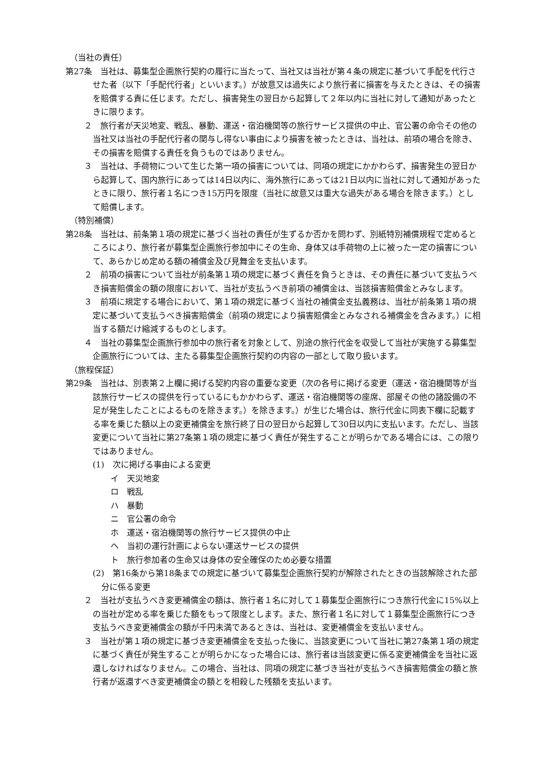（当社の責任）
第27条　当社は、募集型企画旅行契約の履行に当たって、当社又は当社が第４条の規定に基づいて手配を代行させた者（以下「手配代行者」といいます。）が故意又は過失により旅行者に損害を与えたときは、その損害を賠償する責に任じます。ただし、損害発生の翌日から起算して２年以内に当社に対して通知があったときに限ります。
２　旅行者が天災地変、戦乱、暴動、運送・宿泊機関等の旅行サービス提供の中止、官公署の命令その他の当社又は当社の手配代行者の関与し得ない事由により損害を被ったときは、当社は、前項の場合を除き、その損害を賠償する責任を負うものではありません。
３　当社は、手荷物について生じた第一項の損害については、同項の規定にかかわらず、損害発生の翌日から起算して、国内旅行にあっては14日以内に、海外旅行にあっては21日以内に当社に対して通知があったときに限り、旅行者１名につき15万円を限度（当社に故意又は重大な過失がある場合を除きます。）として賠償します。
（特別補償）
第28条　当社は、前条第１項の規定に基づく当社の責任が生ずるか否かを問わず、別紙特別補償規程で定めるところにより、旅行者が募集型企画旅行参加中にその生命、身体又は手荷物の上に被った一定の損害について、あらかじめ定める額の補償金及び見舞金を支払います。
２　前項の損害について当社が前条第１項の規定に基づく責任を負うときは、その責任に基づいて支払うべき損害賠償金の額の限度において、当社が支払うべき前項の補償金は、当該損害賠償金とみなします。
３　前項に規定する場合において、第１項の規定に基づく当社の補償金支払義務は、当社が前条第１項の規定に基づいて支払うべき損害賠償金（前項の規定により損害賠償金とみなされる補償金を含みます。）に相当する額だけ縮減するものとします。
４　当社の募集型企画旅行参加中の旅行者を対象として、別途の旅行代金を収受して当社が実施する募集型企画旅行については、主たる募集型企画旅行契約の内容の一部として取り扱います。
（旅程保証）
第29条　当社は、別表第２上欄に掲げる契約内容の重要な変更（次の各号に掲げる変更（運送・宿泊機関等が当該旅行サービスの提供を行っているにもかかわらず、運送・宿泊機関等の座席、部屋その他の諸設備の不足が発生したことによるものを除きます。）を除きます。）が生じた場合は、旅行代金に同表下欄に記載する率を乗じた額以上の変更補償金を旅行終了日の翌日から起算して30日以内に支払います。ただし、当該変更について当社に第27条第１項の規定に基づく責任が発生することが明らかである場合には、この限りではありません。
(1)　次に掲げる事由による変更
イ　天災地変
ロ　戦乱
ハ　暴動
ニ　官公署の命令
ホ　運送・宿泊機関等の旅行サービス提供の中止
ヘ　当初の運行計画によらない運送サービスの提供
ト　旅行参加者の生命又は身体の安全確保のため必要な措置
(2)　第16条から第18条までの規定に基づいて募集型企画旅行契約が解除されたときの当該解除された部分に係る変更
２　当社が支払うべき変更補償金の額は、旅行者１名に対して１募集型企画旅行につき旅行代金に15%以上の当社が定める率を乗じた額をもって限度とします。また、旅行者１名に対して１募集型企画旅行につき支払うべき変更補償金の額が千円未満であるときは、当社は、変更補償金を支払いません。
３　当社が第１項の規定に基づき変更補償金を支払った後に、当該変更について当社に第27条第１項の規定に基づく責任が発生することが明らかになった場合には、旅行者は当該変更に係る変更補償金を当社に返還しなければなりません。この場合、当社は、同項の規定に基づき当社が支払うべき損害賠償金の額と旅行者が返還すべき変更補償金の額とを相殺した残額を支払います。